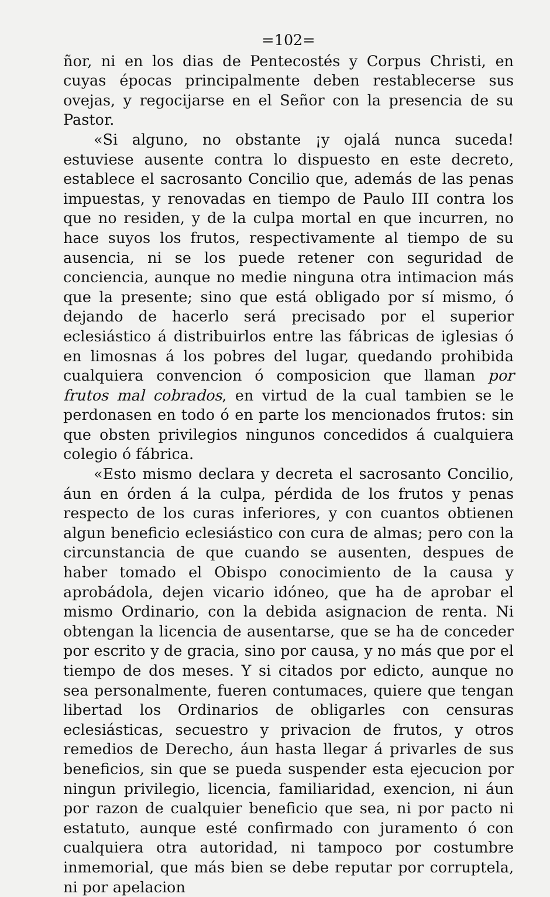=102=
ñor, ni en los dias de Pentecostés y Corpus Christi, en cuyas épocas principalmente deben restablecerse sus ovejas, y regocijarse en el Señor con la presencia de su Pastor.
«Si alguno, no obstante ¡y ojalá nunca suceda! estuviese ausente contra lo dispuesto en este decreto, establece el sacrosanto Concilio que, además de las penas impuestas, y renovadas en tiempo de Paulo III contra los que no residen, y de la culpa mortal en que incurren, no hace suyos los frutos, respectivamente al tiempo de su ausencia, ni se los puede retener con seguridad de conciencia, aunque no medie ninguna otra intimacion más que la presente; sino que está obligado por sí mismo, ó dejando de hacerlo será precisado por el superior eclesiástico á distribuirlos entre las fábricas de iglesias ó en limosnas á los pobres del lugar, quedando prohibida cualquiera convencion ó composicion que llaman por frutos mal cobrados, en virtud de la cual tambien se le perdonasen en todo ó en parte los mencionados frutos: sin que obsten privilegios ningunos concedidos á cualquiera colegio ó fábrica.
«Esto mismo declara y decreta el sacrosanto Concilio, áun en órden á la culpa, pérdida de los frutos y penas respecto de los curas inferiores, y con cuantos obtienen algun beneficio eclesiástico con cura de almas; pero con la circunstancia de que cuando se ausenten, despues de haber tomado el Obispo conocimiento de la causa y aprobádola, dejen vicario idóneo, que ha de aprobar el mismo Ordinario, con la debida asignacion de renta. Ni obtengan la licencia de ausentarse, que se ha de conceder por escrito y de gracia, sino por causa, y no más que por el tiempo de dos meses. Y si citados por edicto, aunque no sea personalmente, fueren contumaces, quiere que tengan libertad los Ordinarios de obligarles con censuras eclesiásticas, secuestro y privacion de frutos, y otros remedios de Derecho, áun hasta llegar á privarles de sus beneficios, sin que se pueda suspender esta ejecucion por ningun privilegio, licencia, familiaridad, exencion, ni áun por razon de cualquier beneficio que sea, ni por pacto ni estatuto, aunque esté confirmado con juramento ó con cualquiera otra autoridad, ni tampoco por costumbre inmemorial, que más bien se debe reputar por corruptela, ni por apelacion